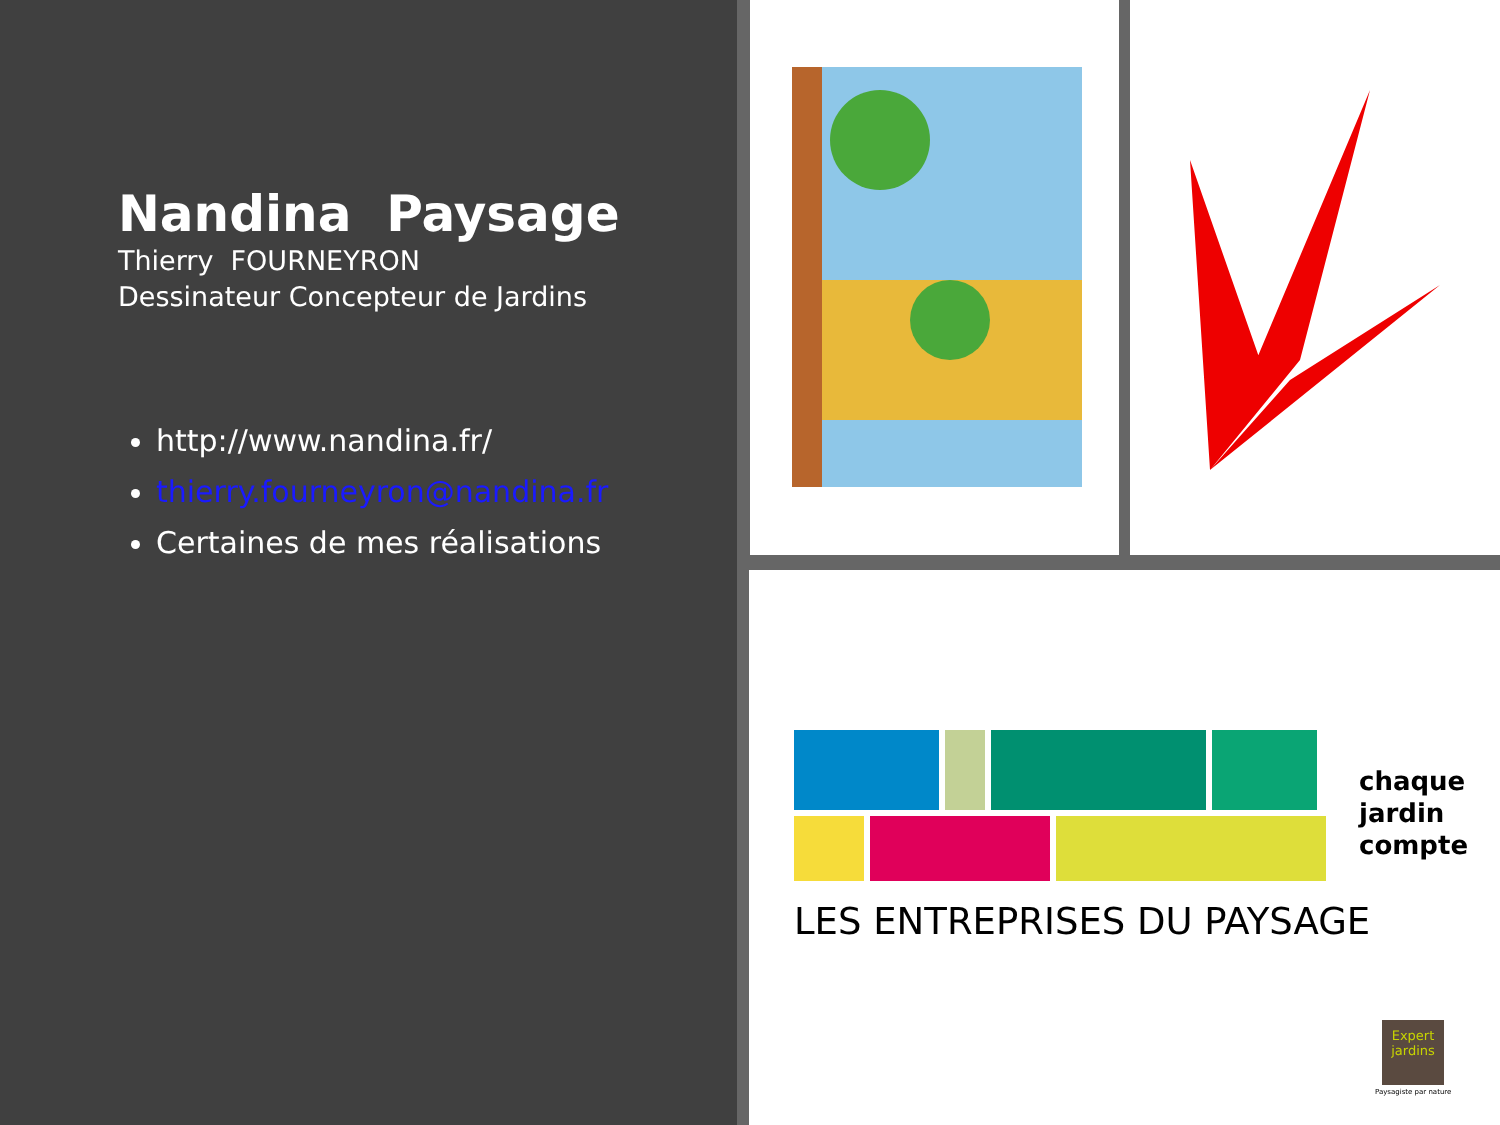Nandina Paysage
Thierry FOURNEYRON
Dessinateur Concepteur de Jardins
http://www.nandina.fr/
thierry.fourneyron@nandina.fr
Certaines de mes réalisations
chaque
jardin
compte
LES ENTREPRISES DU PAYSAGE
Expert
jardins
Paysagiste par nature